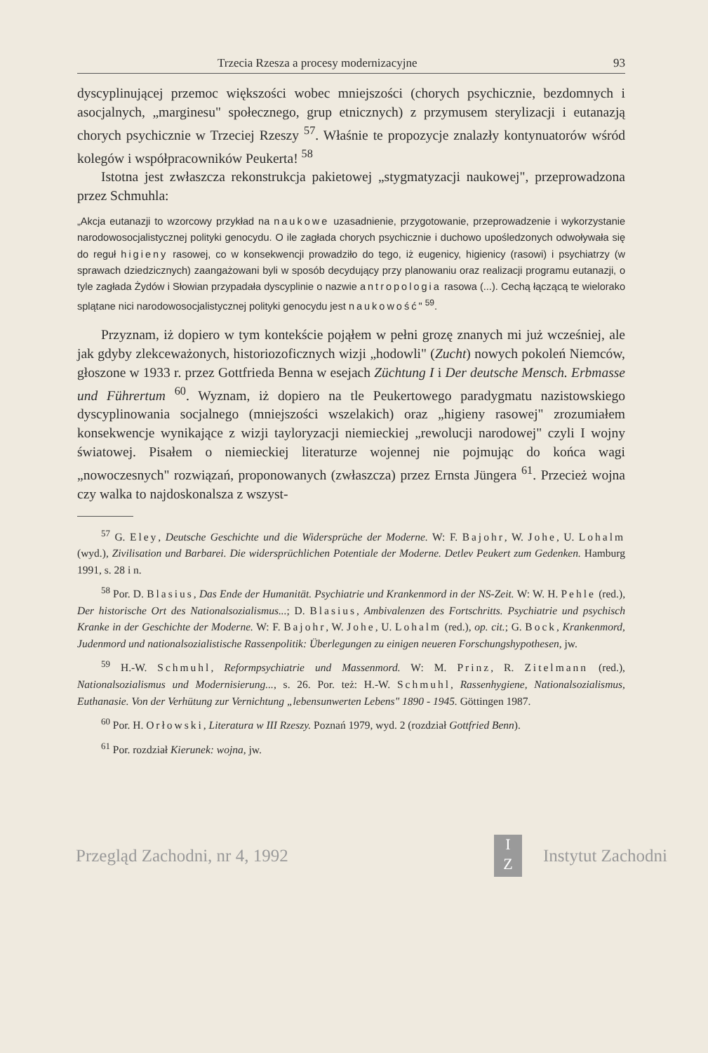Trzecia Rzesza a procesy modernizacyjne 93
dyscyplinującej przemoc większości wobec mniejszości (chorych psychicznie, bezdomnych i asocjalnych, „marginesu" społecznego, grup etnicznych) z przymusem sterylizacji i eutanazją chorych psychicznie w Trzeciej Rzeszy <sup>57</sup>. Właśnie te propozycje znalazły kontynuatorów wśród kolegów i współpracowników Peukerta! <sup>58</sup>
Istotna jest zwłaszcza rekonstrukcja pakietowej „stygmatyzacji naukowej", przeprowadzona przez Schmuhla:
„Akcja eutanazji to wzorcowy przykład na naukowe uzasadnienie, przygotowanie, przeprowadzenie i wykorzystanie narodowosocjalistycznej polityki genocydu. O ile zagłada chorych psychicznie i duchowo upośledzonych odwoływała się do reguł higieny rasowej, co w konsekwencji prowadziło do tego, iż eugenicy, higienicy (rasowi) i psychiatrzy (w sprawach dziedzicznych) zaangażowani byli w sposób decydujący przy planowaniu oraz realizacji programu eutanazji, o tyle zagłada Żydów i Słowian przypadała dyscyplinie o nazwie antropologia rasowa (...). Cechą łączącą te wielorako splątane nici narodowosocjalistycznej polityki genocydu jest naukowość" <sup>59</sup>.
Przyznam, iż dopiero w tym kontekście pojąłem w pełni grozę znanych mi już wcześniej, ale jak gdyby zlekceważonych, historiozoficznych wizji „hodowli" (Zucht) nowych pokoleń Niemców, głoszone w 1933 r. przez Gottfrieda Benna w esejach Züchtung I i Der deutsche Mensch. Erbmasse und Führertum <sup>60</sup>. Wyznam, iż dopiero na tle Peukertowego paradygmatu nazistowskiego dyscyplinowania socjalnego (mniejszości wszelakich) oraz „higieny rasowej" zrozumiałem konsekwencje wynikające z wizji tayloryzacji niemieckiej „rewolucji narodowej" czyli I wojny światowej. Pisałem o niemieckiej literaturze wojennej nie pojmując do końca wagi „nowoczesnych" rozwiązań, proponowanych (zwłaszcza) przez Ernsta Jüngera <sup>61</sup>. Przecież wojna czy walka to najdoskonalsza z wszyst-
<sup>57</sup> G. Eley, Deutsche Geschichte und die Widersprüche der Moderne. W: F. Bajohr, W. Johe, U. Lohalm (wyd.), Zivilisation und Barbarei. Die widersprüchlichen Potentiale der Moderne. Detlev Peukert zum Gedenken. Hamburg 1991, s. 28 i n.
<sup>58</sup> Por. D. Blasius, Das Ende der Humanität. Psychiatrie und Krankenmord in der NS-Zeit. W: W. H. Pehle (red.), Der historische Ort des Nationalsozialismus...; D. Blasius, Ambivalenzen des Fortschritts. Psychiatrie und psychisch Kranke in der Geschichte der Moderne. W: F. Bajohr, W. Johe, U. Lohalm (red.), op. cit.; G. Bock, Krankenmord, Judenmord und nationalsozialistische Rassenpolitik: Überlegungen zu einigen neueren Forschungshypothesen, jw.
<sup>59</sup> H.-W. Schmuhl, Reformpsychiatrie und Massenmord. W: M. Prinz, R. Zitelmann (red.), Nationalsozialismus und Modernisierung..., s. 26. Por. też: H.-W. Schmuhl, Rassenhygiene, Nationalsozialismus, Euthanasie. Von der Verhütung zur Vernichtung „lebensunwerten Lebens" 1890 - 1945. Göttingen 1987.
<sup>60</sup> Por. H. Orłowski, Literatura w III Rzeszy. Poznań 1979, wyd. 2 (rozdział Gottfried Benn).
<sup>61</sup> Por. rozdział Kierunek: wojna, jw.
Przegląd Zachodni, nr 4, 1992 I
Z Instytut Zachodni